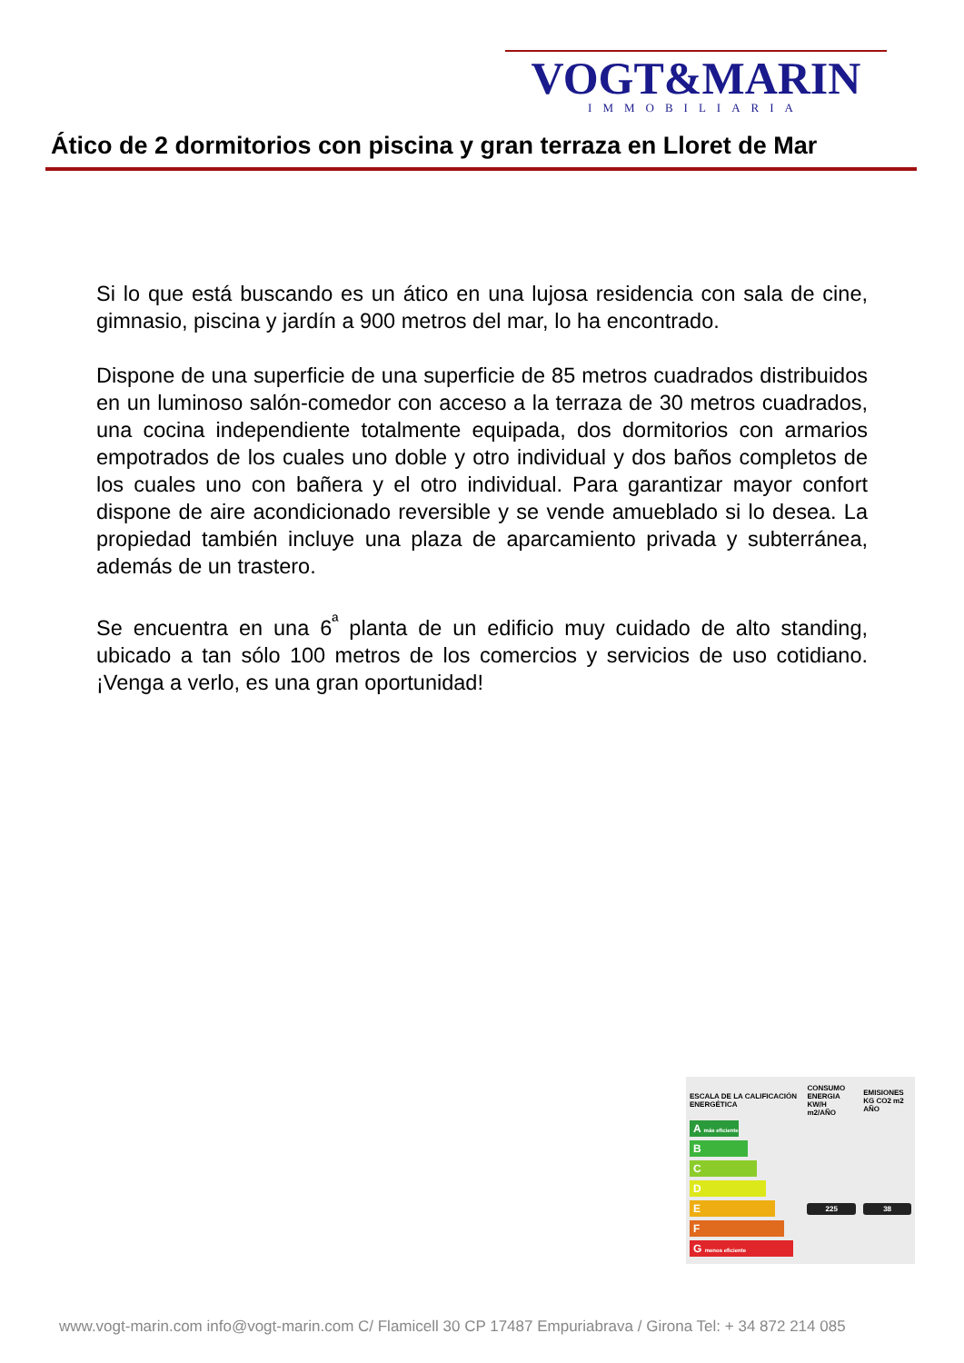VOGT&MARIN
IMMOBILIARIA
Ático de 2 dormitorios con piscina y gran terraza en Lloret de Mar
Si lo que está buscando es un ático en una lujosa residencia con sala de cine, gimnasio, piscina y jardín a 900 metros del mar, lo ha encontrado.
Dispone de una superficie de una superficie de 85 metros cuadrados distribuidos en un luminoso salón-comedor con acceso a la terraza de 30 metros cuadrados, una cocina independiente totalmente equipada, dos dormitorios con armarios empotrados de los cuales uno doble y otro individual y dos baños completos de los cuales uno con bañera y el otro individual. Para garantizar mayor confort dispone de aire acondicionado reversible y se vende amueblado si lo desea. La propiedad también incluye una plaza de aparcamiento privada y subterránea, además de un trastero.
Se encuentra en una 6<sup>ª</sup> planta de un edificio muy cuidado de alto standing, ubicado a tan sólo 100 metros de los comercios y servicios de uso cotidiano. ¡Venga a verlo, es una gran oportunidad!
| ESCALA DE LA CALIFICACIÓN ENERGÉTICA | CONSUMO ENERGIA KW/H m2/AÑO | EMISIONES KG CO2 m2 AÑO |
| --- | --- | --- |
| A más eficiente | | |
| B | | |
| C | | |
| D | | |
| E | 225 | 38 |
| F | | |
| G menos eficiente | | |
www.vogt-marin.com info@vogt-marin.com C/ Flamicell 30 CP 17487 Empuriabrava / Girona Tel: + 34 872 214 085